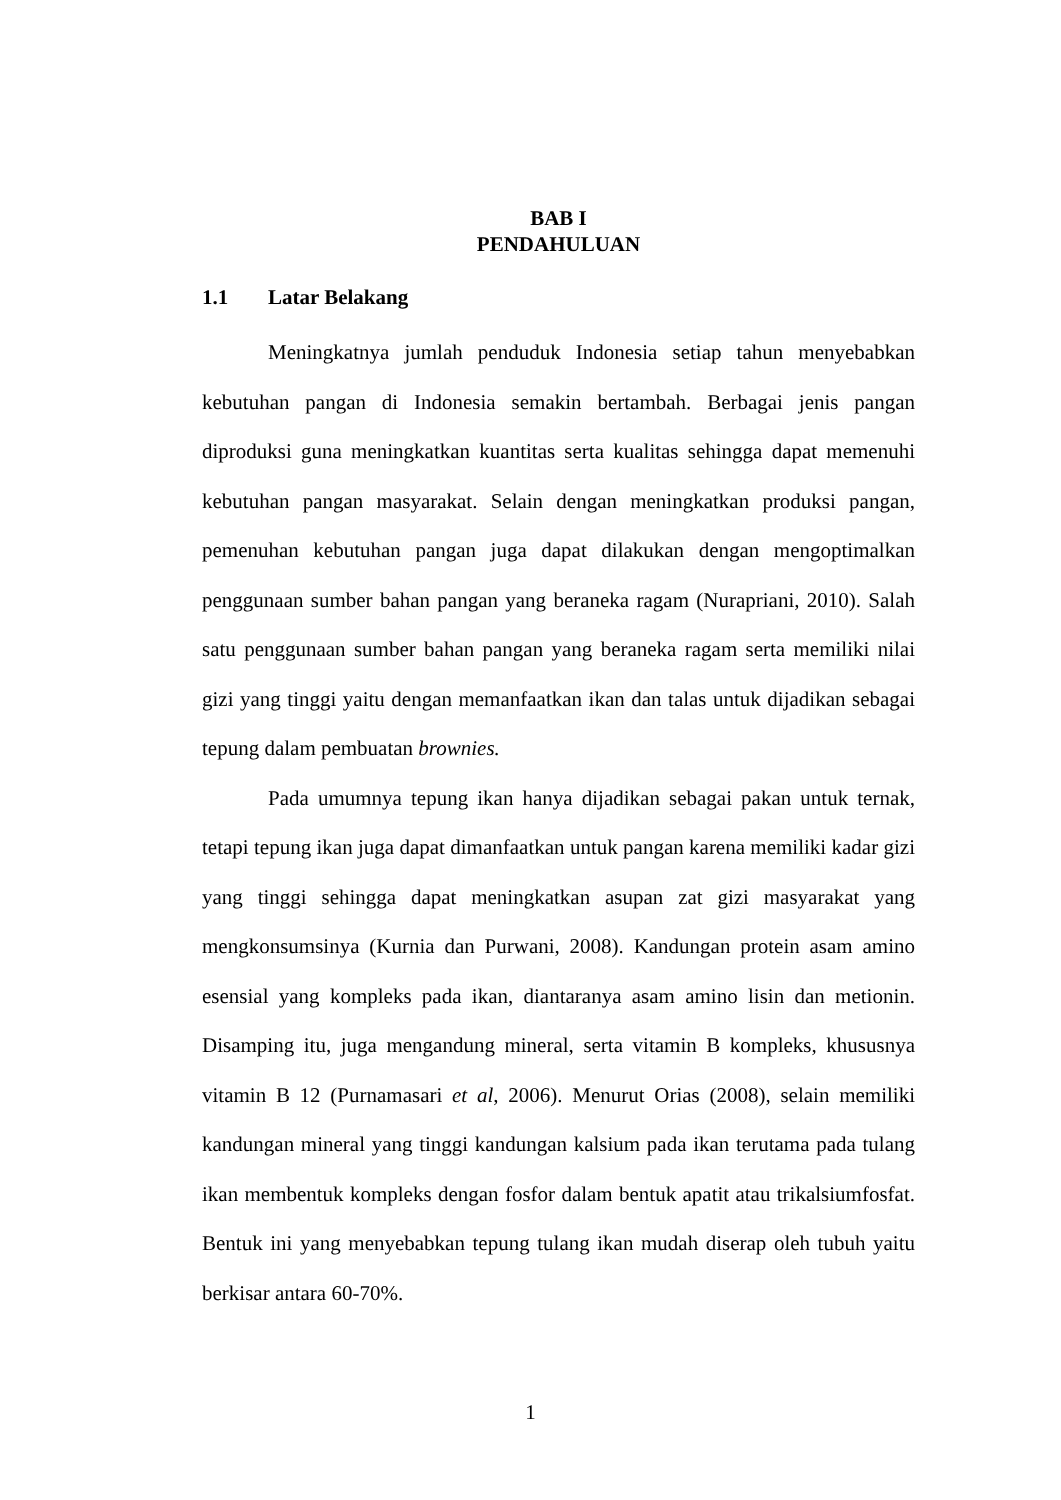BAB I
PENDAHULUAN
1.1 Latar Belakang
Meningkatnya jumlah penduduk Indonesia setiap tahun menyebabkan kebutuhan pangan di Indonesia semakin bertambah. Berbagai jenis pangan diproduksi guna meningkatkan kuantitas serta kualitas sehingga dapat memenuhi kebutuhan pangan masyarakat. Selain dengan meningkatkan produksi pangan, pemenuhan kebutuhan pangan juga dapat dilakukan dengan mengoptimalkan penggunaan sumber bahan pangan yang beraneka ragam (Nurapriani, 2010). Salah satu penggunaan sumber bahan pangan yang beraneka ragam serta memiliki nilai gizi yang tinggi yaitu dengan memanfaatkan ikan dan talas untuk dijadikan sebagai tepung dalam pembuatan brownies.
Pada umumnya tepung ikan hanya dijadikan sebagai pakan untuk ternak, tetapi tepung ikan juga dapat dimanfaatkan untuk pangan karena memiliki kadar gizi yang tinggi sehingga dapat meningkatkan asupan zat gizi masyarakat yang mengkonsumsinya (Kurnia dan Purwani, 2008). Kandungan protein asam amino esensial yang kompleks pada ikan, diantaranya asam amino lisin dan metionin. Disamping itu, juga mengandung mineral, serta vitamin B kompleks, khususnya vitamin B 12 (Purnamasari et al, 2006). Menurut Orias (2008), selain memiliki kandungan mineral yang tinggi kandungan kalsium pada ikan terutama pada tulang ikan membentuk kompleks dengan fosfor dalam bentuk apatit atau trikalsiumfosfat. Bentuk ini yang menyebabkan tepung tulang ikan mudah diserap oleh tubuh yaitu berkisar antara 60-70%.
1